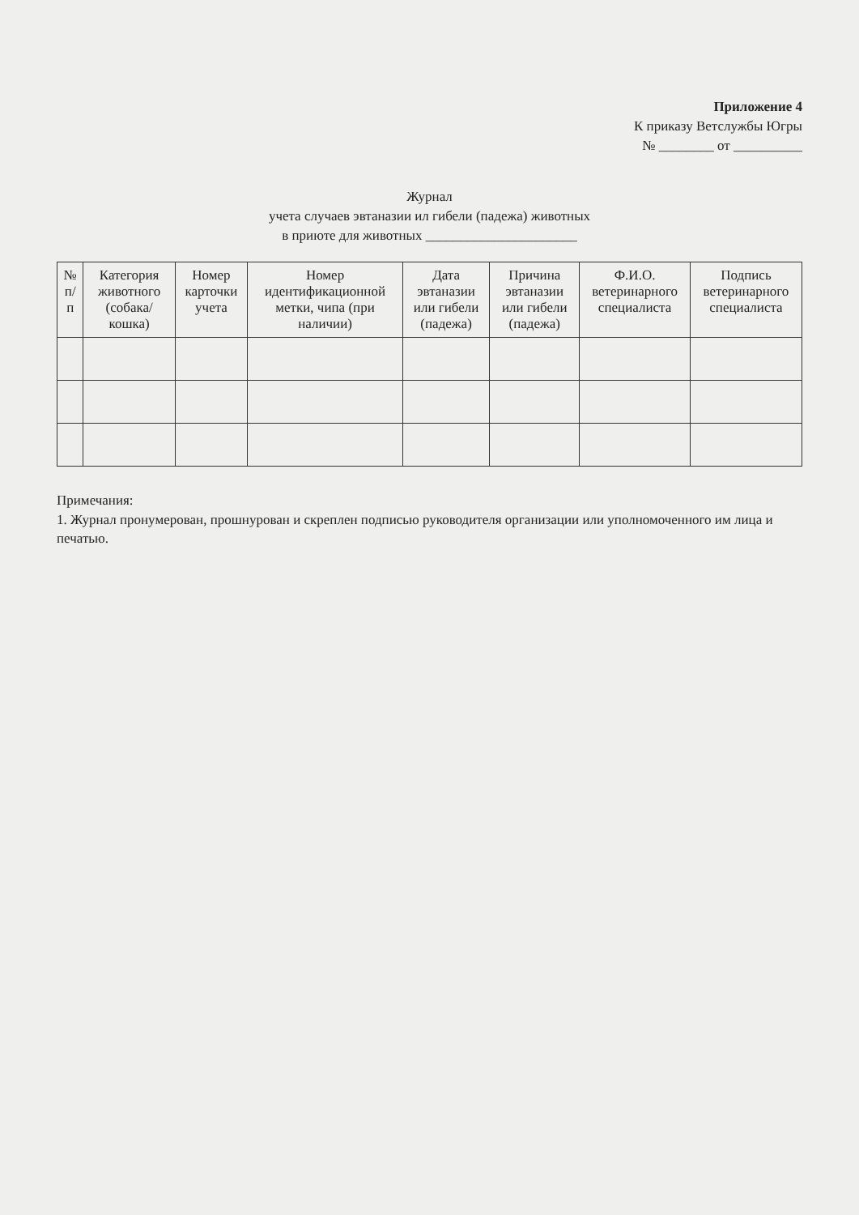Приложение 4
К приказу Ветслужбы Югры
№ ________ от __________
Журнал
учета случаев эвтаназии ил гибели (падежа) животных
в приюте для животных ______________________
| № п/п | Категория животного (собака/ кошка) | Номер карточки учета | Номер идентификационной метки, чипа (при наличии) | Дата эвтаназии или гибели (падежа) | Причина эвтаназии или гибели (падежа) | Ф.И.О. ветеринарного специалиста | Подпись ветеринарного специалиста |
| --- | --- | --- | --- | --- | --- | --- | --- |
Примечания:
1. Журнал пронумерован, прошнурован и скреплен подписью руководителя организации или уполномоченного им лица и печатью.